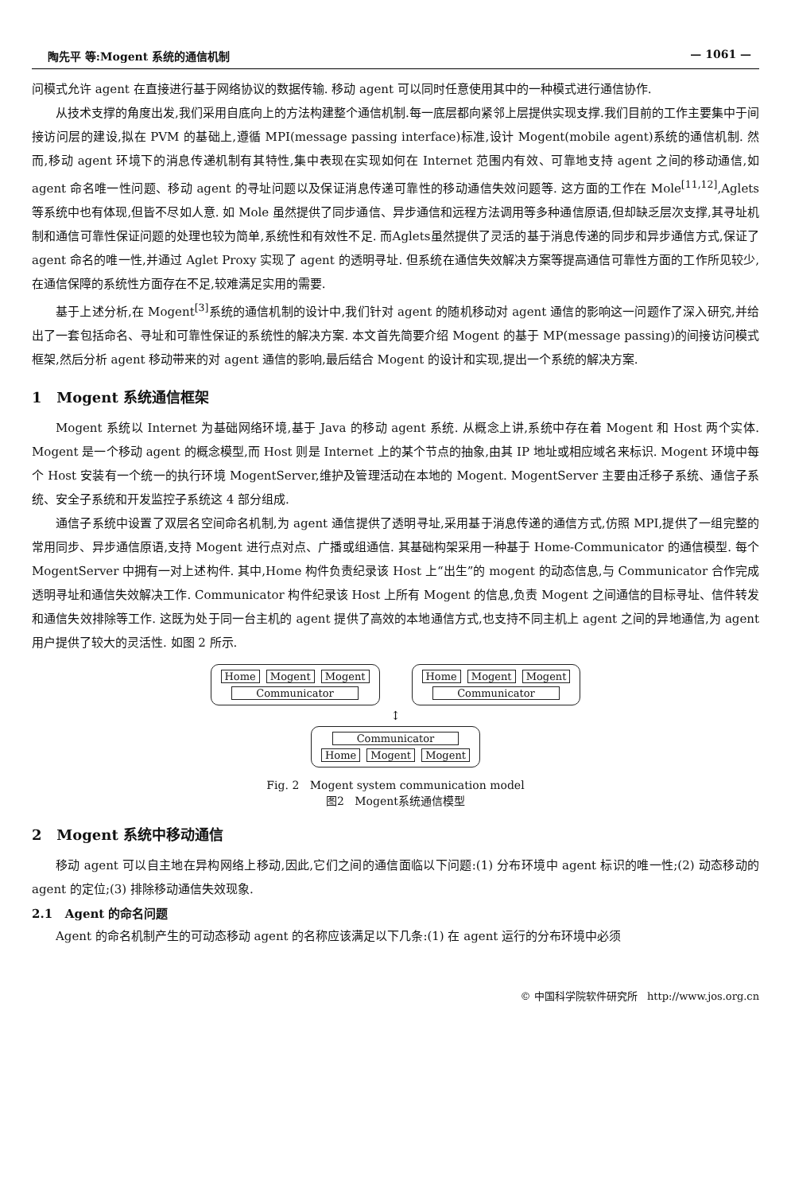陶先平 等:Mogent 系统的通信机制 — 1061 —
问模式允许 agent 在直接进行基于网络协议的数据传输. 移动 agent 可以同时任意使用其中的一种模式进行通信协作.
从技术支撑的角度出发,我们采用自底向上的方法构建整个通信机制.每一底层都向紧邻上层提供实现支撑.我们目前的工作主要集中于间接访问层的建设,拟在 PVM 的基础上,遵循 MPI(message passing interface)标准,设计 Mogent(mobile agent)系统的通信机制. 然而,移动 agent 环境下的消息传递机制有其特性,集中表现在实现如何在 Internet 范围内有效、可靠地支持 agent 之间的移动通信,如 agent 命名唯一性问题、移动 agent 的寻址问题以及保证消息传递可靠性的移动通信失效问题等. 这方面的工作在 Mole<sup>[11,12]</sup>,Aglets 等系统中也有体现,但皆不尽如人意. 如 Mole 虽然提供了同步通信、异步通信和远程方法调用等多种通信原语,但却缺乏层次支撑,其寻址机制和通信可靠性保证问题的处理也较为简单,系统性和有效性不足. 而Aglets虽然提供了灵活的基于消息传递的同步和异步通信方式,保证了 agent 命名的唯一性,并通过 Aglet Proxy 实现了 agent 的透明寻址. 但系统在通信失效解决方案等提高通信可靠性方面的工作所见较少,在通信保障的系统性方面存在不足,较难满足实用的需要.
基于上述分析,在 Mogent<sup>[3]</sup>系统的通信机制的设计中,我们针对 agent 的随机移动对 agent 通信的影响这一问题作了深入研究,并给出了一套包括命名、寻址和可靠性保证的系统性的解决方案. 本文首先简要介绍 Mogent 的基于 MP(message passing)的间接访问模式框架,然后分析 agent 移动带来的对 agent 通信的影响,最后结合 Mogent 的设计和实现,提出一个系统的解决方案.
1 Mogent 系统通信框架
Mogent 系统以 Internet 为基础网络环境,基于 Java 的移动 agent 系统. 从概念上讲,系统中存在着 Mogent 和 Host 两个实体. Mogent 是一个移动 agent 的概念模型,而 Host 则是 Internet 上的某个节点的抽象,由其 IP 地址或相应域名来标识. Mogent 环境中每个 Host 安装有一个统一的执行环境 MogentServer,维护及管理活动在本地的 Mogent. MogentServer 主要由迁移子系统、通信子系统、安全子系统和开发监控子系统这 4 部分组成.
通信子系统中设置了双层名空间命名机制,为 agent 通信提供了透明寻址,采用基于消息传递的通信方式,仿照 MPI,提供了一组完整的常用同步、异步通信原语,支持 Mogent 进行点对点、广播或组通信. 其基础构架采用一种基于 Home-Communicator 的通信模型. 每个 MogentServer 中拥有一对上述构件. 其中,Home 构件负责纪录该 Host 上“出生”的 mogent 的动态信息,与 Communicator 合作完成透明寻址和通信失效解决工作. Communicator 构件纪录该 Host 上所有 Mogent 的信息,负责 Mogent 之间通信的目标寻址、信件转发和通信失效排除等工作. 这既为处于同一台主机的 agent 提供了高效的本地通信方式,也支持不同主机上 agent 之间的异地通信,为 agent 用户提供了较大的灵活性. 如图 2 所示.
Home Mogent Mogent
Communicator
Home Mogent Mogent
Communicator
↕
Communicator
Home Mogent Mogent
Fig. 2 Mogent system communication model
图2 Mogent系统通信模型
2 Mogent 系统中移动通信
移动 agent 可以自主地在异构网络上移动,因此,它们之间的通信面临以下问题:(1) 分布环境中 agent 标识的唯一性;(2) 动态移动的 agent 的定位;(3) 排除移动通信失效现象.
2.1 Agent 的命名问题
Agent 的命名机制产生的可动态移动 agent 的名称应该满足以下几条:(1) 在 agent 运行的分布环境中必须
© 中国科学院软件研究所 http://www.jos.org.cn